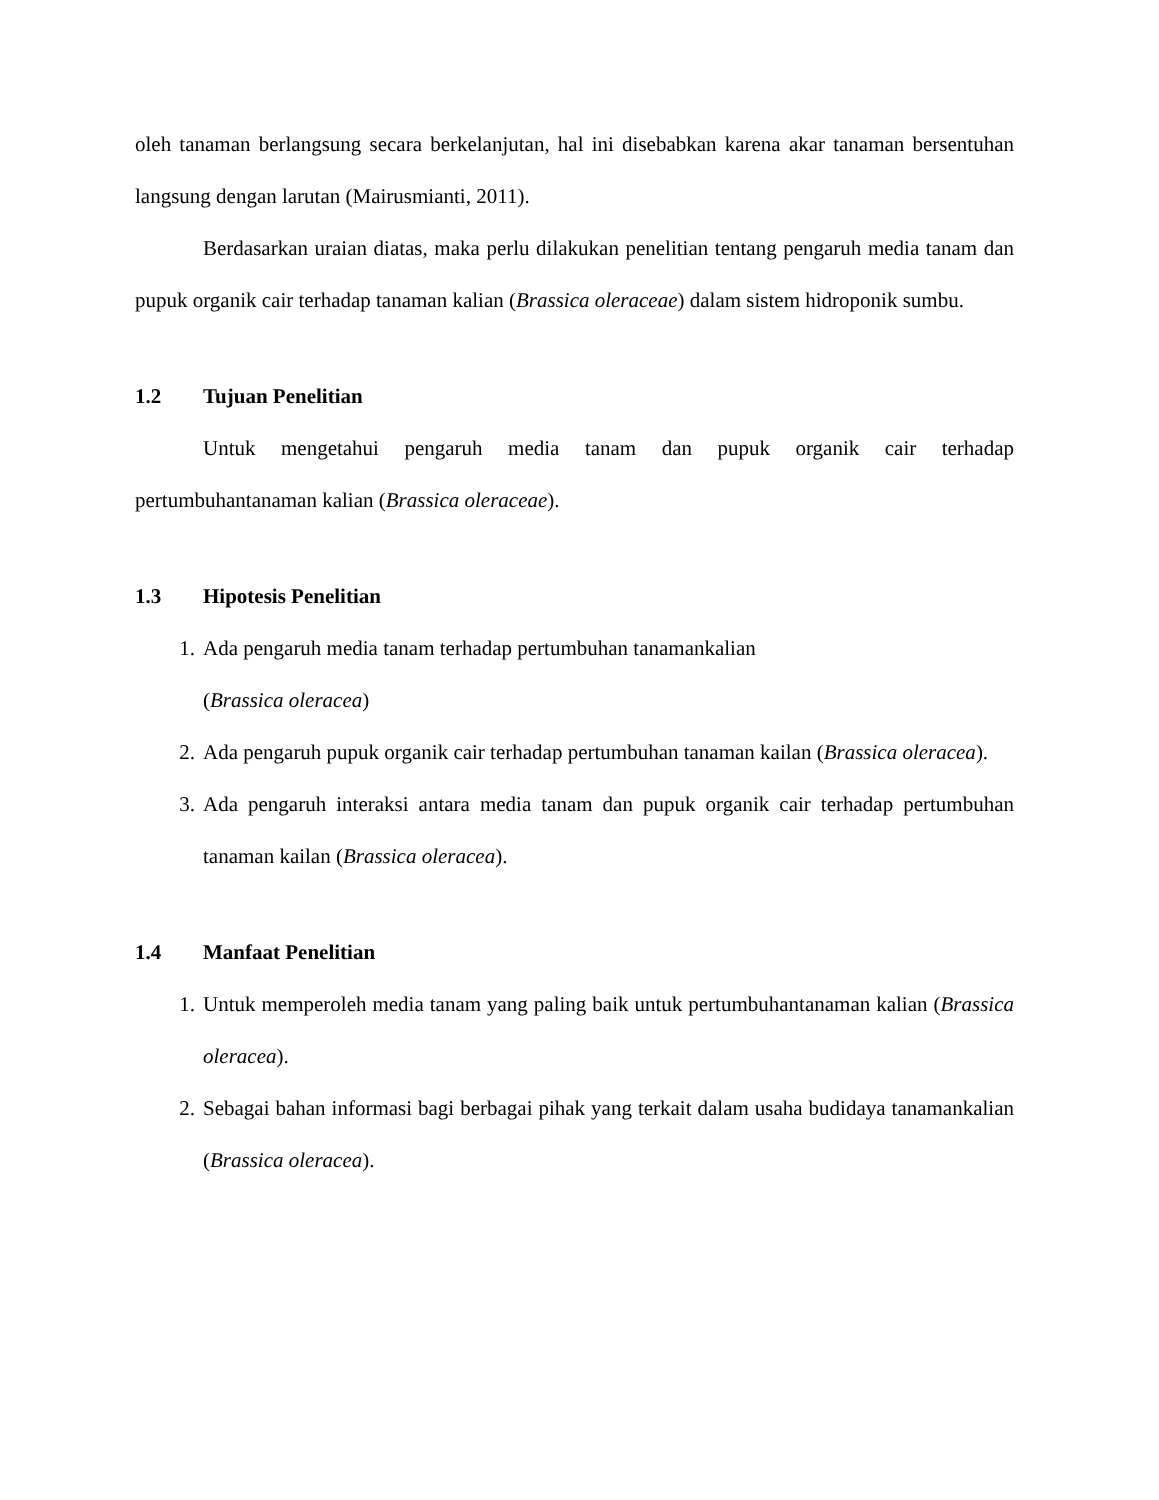oleh tanaman berlangsung secara berkelanjutan, hal ini disebabkan karena akar tanaman bersentuhan langsung dengan larutan (Mairusmianti, 2011).
Berdasarkan uraian diatas, maka perlu dilakukan penelitian tentang pengaruh media tanam dan pupuk organik cair terhadap tanaman kalian (Brassica oleraceae) dalam sistem hidroponik sumbu.
1.2 Tujuan Penelitian
Untuk mengetahui pengaruh media tanam dan pupuk organik cair terhadap pertumbuhantanaman kalian (Brassica oleraceae).
1.3 Hipotesis Penelitian
1. Ada pengaruh media tanam terhadap pertumbuhan tanamankalian
(Brassica oleracea)
2. Ada pengaruh pupuk organik cair terhadap pertumbuhan tanaman kailan (Brassica oleracea).
3. Ada pengaruh interaksi antara media tanam dan pupuk organik cair terhadap pertumbuhan tanaman kailan (Brassica oleracea).
1.4 Manfaat Penelitian
1. Untuk memperoleh media tanam yang paling baik untuk pertumbuhantanaman kalian (Brassica oleracea).
2. Sebagai bahan informasi bagi berbagai pihak yang terkait dalam usaha budidaya tanamankalian (Brassica oleracea).